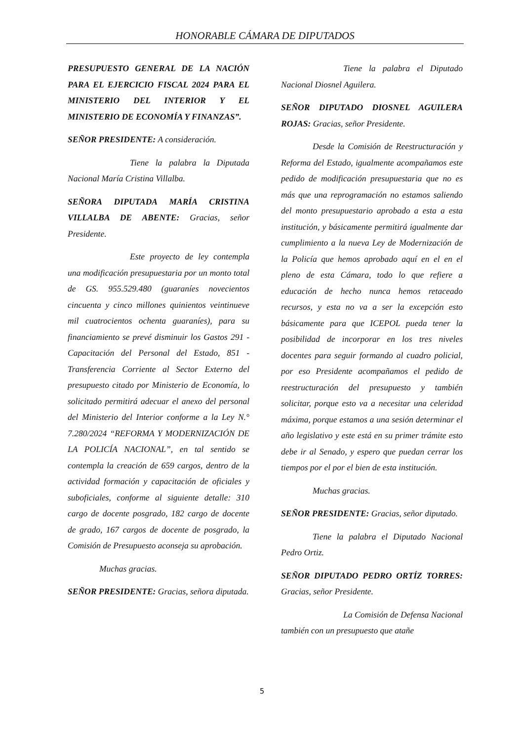HONORABLE CÁMARA DE DIPUTADOS
PRESUPUESTO GENERAL DE LA NACIÓN PARA EL EJERCICIO FISCAL 2024 PARA EL MINISTERIO DEL INTERIOR Y EL MINISTERIO DE ECONOMÍA Y FINANZAS”.
SEÑOR PRESIDENTE: A consideración.
Tiene la palabra la Diputada Nacional María Cristina Villalba.
SEÑORA DIPUTADA MARÍA CRISTINA VILLALBA DE ABENTE: Gracias, señor Presidente.
Este proyecto de ley contempla una modificación presupuestaria por un monto total de GS. 955.529.480 (guaraníes novecientos cincuenta y cinco millones quinientos veintinueve mil cuatrocientos ochenta guaraníes), para su financiamiento se prevé disminuir los Gastos 291 -Capacitación del Personal del Estado, 851 - Transferencia Corriente al Sector Externo del presupuesto citado por Ministerio de Economía, lo solicitado permitirá adecuar el anexo del personal del Ministerio del Interior conforme a la Ley N.° 7.280/2024 “REFORMA Y MODERNIZACIÓN DE LA POLICÍA NACIONAL”, en tal sentido se contempla la creación de 659 cargos, dentro de la actividad formación y capacitación de oficiales y suboficiales, conforme al siguiente detalle: 310 cargo de docente posgrado, 182 cargo de docente de grado, 167 cargos de docente de posgrado, la Comisión de Presupuesto aconseja su aprobación.
Muchas gracias.
SEÑOR PRESIDENTE: Gracias, señora diputada.
Tiene la palabra el Diputado Nacional Diosnel Aguilera.
SEÑOR DIPUTADO DIOSNEL AGUILERA ROJAS: Gracias, señor Presidente.
Desde la Comisión de Reestructuración y Reforma del Estado, igualmente acompañamos este pedido de modificación presupuestaria que no es más que una reprogramación no estamos saliendo del monto presupuestario aprobado a esta a esta institución, y básicamente permitirá igualmente dar cumplimiento a la nueva Ley de Modernización de la Policía que hemos aprobado aquí en el en el pleno de esta Cámara, todo lo que refiere a educación de hecho nunca hemos retaceado recursos, y esta no va a ser la excepción esto básicamente para que ICEPOL pueda tener la posibilidad de incorporar en los tres niveles docentes para seguir formando al cuadro policial, por eso Presidente acompañamos el pedido de reestructuración del presupuesto y también solicitar, porque esto va a necesitar una celeridad máxima, porque estamos a una sesión determinar el año legislativo y este está en su primer trámite esto debe ir al Senado, y espero que puedan cerrar los tiempos por el por el bien de esta institución.
Muchas gracias.
SEÑOR PRESIDENTE: Gracias, señor diputado.
Tiene la palabra el Diputado Nacional Pedro Ortiz.
SEÑOR DIPUTADO PEDRO ORTÍZ TORRES: Gracias, señor Presidente.
La Comisión de Defensa Nacional también con un presupuesto que atañe
5